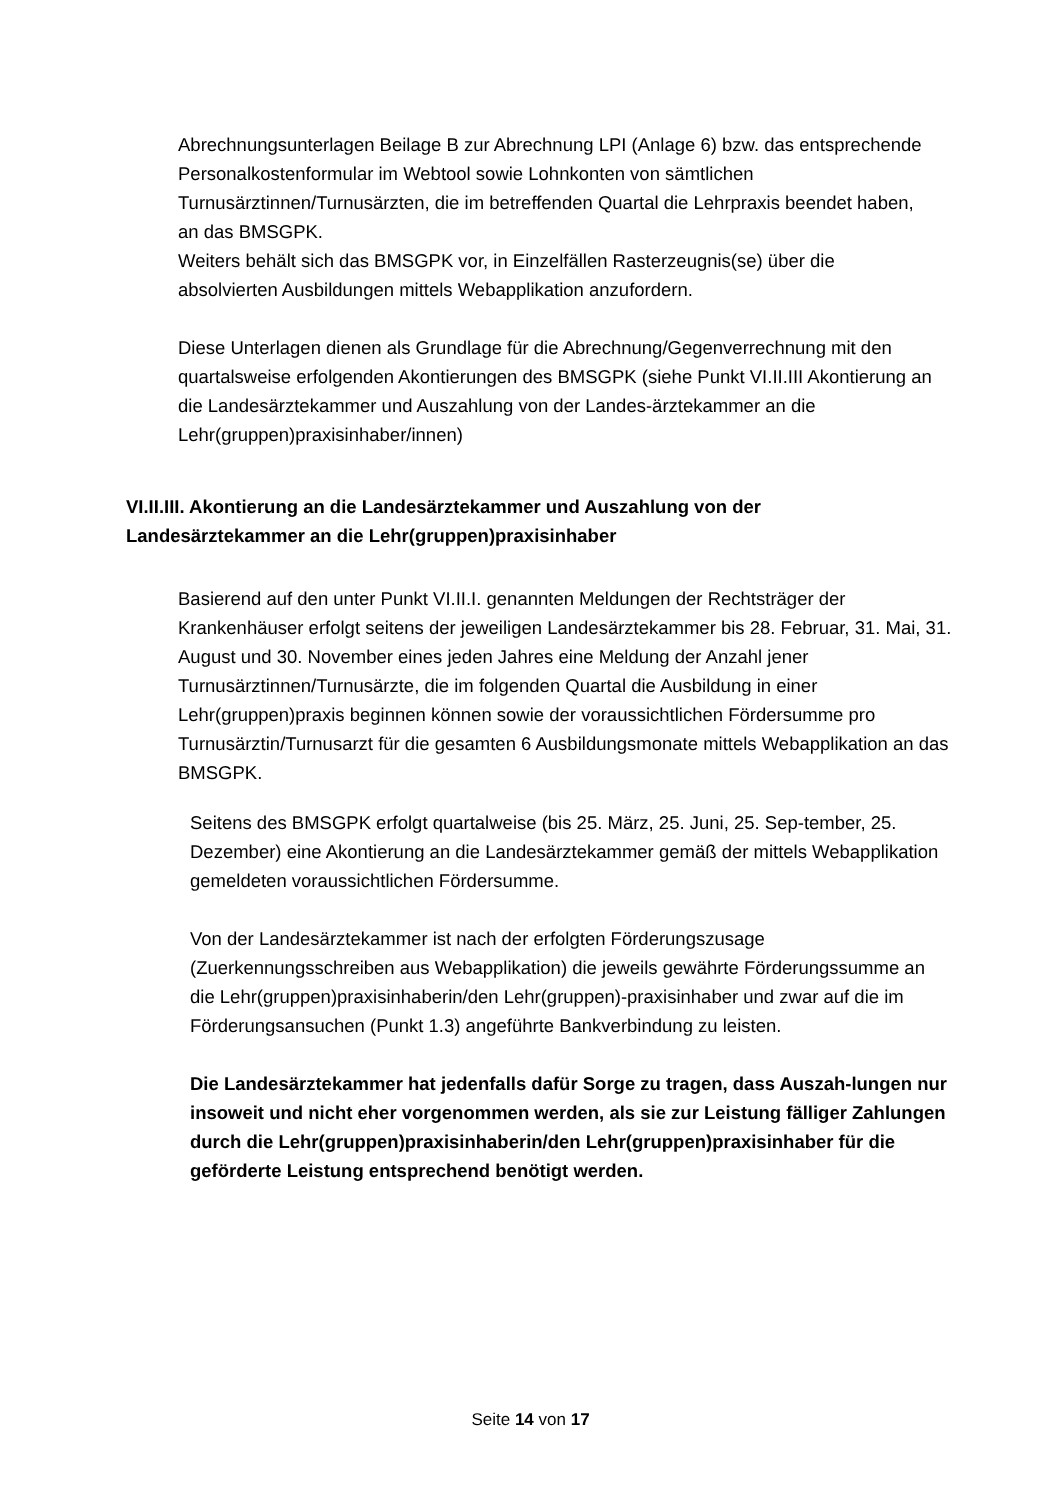Abrechnungsunterlagen Beilage B zur Abrechnung LPI (Anlage 6) bzw. das entsprechende Personalkostenformular im Webtool sowie Lohnkonten von sämtlichen Turnusärztinnen/Turnusärzten, die im betreffenden Quartal die Lehrpraxis beendet haben, an das BMSGPK.
Weiters behält sich das BMSGPK vor, in Einzelfällen Rasterzeugnis(se) über die absolvierten Ausbildungen mittels Webapplikation anzufordern.
Diese Unterlagen dienen als Grundlage für die Abrechnung/Gegenverrechnung mit den quartalsweise erfolgenden Akontierungen des BMSGPK (siehe Punkt VI.II.III Akontierung an die Landesärztekammer und Auszahlung von der Landes-ärztekammer an die Lehr(gruppen)praxisinhaber/innen)
VI.II.III. Akontierung an die Landesärztekammer und Auszahlung von der Landesärztekammer an die Lehr(gruppen)praxisinhaber
Basierend auf den unter Punkt VI.II.I. genannten Meldungen der Rechtsträger der Krankenhäuser erfolgt seitens der jeweiligen Landesärztekammer bis 28. Februar, 31. Mai, 31. August und 30. November eines jeden Jahres eine Meldung der Anzahl jener Turnusärztinnen/Turnusärzte, die im folgenden Quartal die Ausbildung in einer Lehr(gruppen)praxis beginnen können sowie der voraussichtlichen Fördersumme pro Turnusärztin/Turnusarzt für die gesamten 6 Ausbildungsmonate mittels Webapplikation an das BMSGPK.
Seitens des BMSGPK erfolgt quartalweise (bis 25. März, 25. Juni, 25. Sep-tember, 25. Dezember) eine Akontierung an die Landesärztekammer gemäß der mittels Webapplikation gemeldeten voraussichtlichen Fördersumme.
Von der Landesärztekammer ist nach der erfolgten Förderungszusage (Zuerkennungsschreiben aus Webapplikation) die jeweils gewährte Förderungssumme an die Lehr(gruppen)praxisinhaberin/den Lehr(gruppen)-praxisinhaber und zwar auf die im Förderungsansuchen (Punkt 1.3) angeführte Bankverbindung zu leisten.
Die Landesärztekammer hat jedenfalls dafür Sorge zu tragen, dass Auszah-lungen nur insoweit und nicht eher vorgenommen werden, als sie zur Leistung fälliger Zahlungen durch die Lehr(gruppen)praxisinhaberin/den Lehr(gruppen)praxisinhaber für die geförderte Leistung entsprechend benötigt werden.
Seite 14 von 17